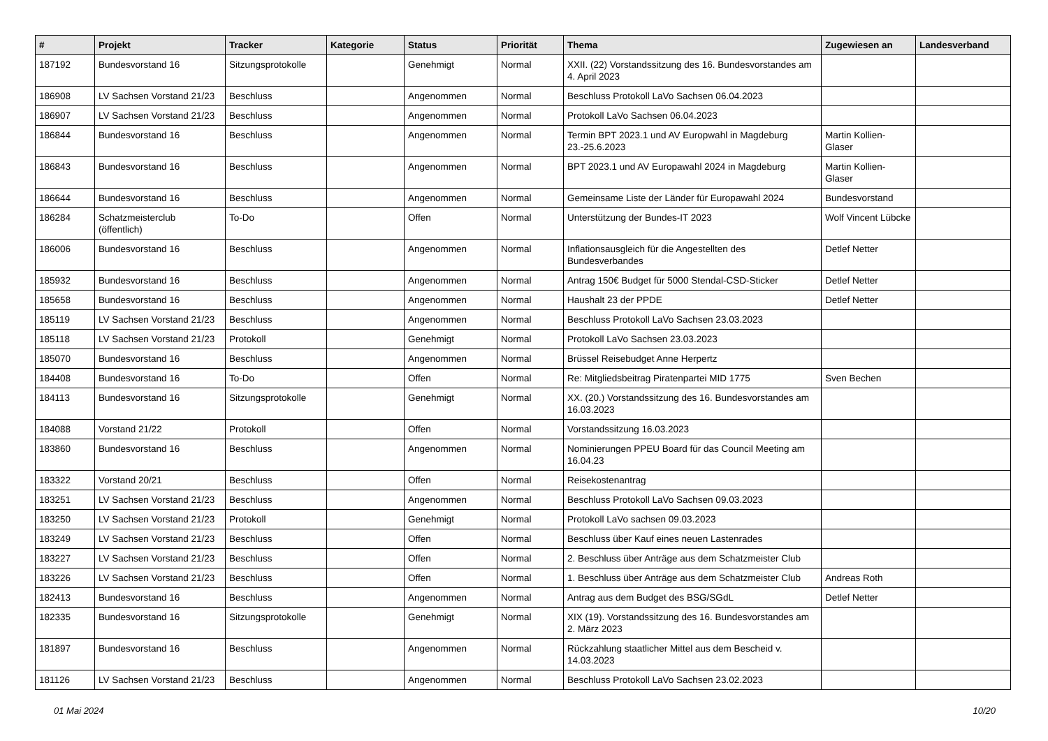| # | Projekt | Tracker | Kategorie | Status | Priorität | Thema | Zugewiesen an | Landesverband |
| --- | --- | --- | --- | --- | --- | --- | --- | --- |
| 187192 | Bundesvorstand 16 | Sitzungsprotokolle | | Genehmigt | Normal | XXII. (22) Vorstandssitzung des 16. Bundesvorstandes am 4. April 2023 | | |
| 186908 | LV Sachsen Vorstand 21/23 | Beschluss | | Angenommen | Normal | Beschluss Protokoll LaVo Sachsen 06.04.2023 | | |
| 186907 | LV Sachsen Vorstand 21/23 | Beschluss | | Angenommen | Normal | Protokoll LaVo Sachsen 06.04.2023 | | |
| 186844 | Bundesvorstand 16 | Beschluss | | Angenommen | Normal | Termin BPT 2023.1 und AV Europwahl in Magdeburg 23.-25.6.2023 | Martin Kollien-Glaser | |
| 186843 | Bundesvorstand 16 | Beschluss | | Angenommen | Normal | BPT 2023.1 und AV Europawahl 2024 in Magdeburg | Martin Kollien-Glaser | |
| 186644 | Bundesvorstand 16 | Beschluss | | Angenommen | Normal | Gemeinsame Liste der Länder für Europawahl 2024 | Bundesvorstand | |
| 186284 | Schatzmeisterclub (öffentlich) | To-Do | | Offen | Normal | Unterstützung der Bundes-IT 2023 | Wolf Vincent Lübcke | |
| 186006 | Bundesvorstand 16 | Beschluss | | Angenommen | Normal | Inflationsausgleich für die Angestellten des Bundesverbandes | Detlef Netter | |
| 185932 | Bundesvorstand 16 | Beschluss | | Angenommen | Normal | Antrag 150€ Budget für 5000 Stendal-CSD-Sticker | Detlef Netter | |
| 185658 | Bundesvorstand 16 | Beschluss | | Angenommen | Normal | Haushalt 23 der PPDE | Detlef Netter | |
| 185119 | LV Sachsen Vorstand 21/23 | Beschluss | | Angenommen | Normal | Beschluss Protokoll LaVo Sachsen 23.03.2023 | | |
| 185118 | LV Sachsen Vorstand 21/23 | Protokoll | | Genehmigt | Normal | Protokoll LaVo Sachsen 23.03.2023 | | |
| 185070 | Bundesvorstand 16 | Beschluss | | Angenommen | Normal | Brüssel Reisebudget Anne Herpertz | | |
| 184408 | Bundesvorstand 16 | To-Do | | Offen | Normal | Re: Mitgliedsbeitrag Piratenpartei MID 1775 | Sven Bechen | |
| 184113 | Bundesvorstand 16 | Sitzungsprotokolle | | Genehmigt | Normal | XX. (20.) Vorstandssitzung des 16. Bundesvorstandes am 16.03.2023 | | |
| 184088 | Vorstand 21/22 | Protokoll | | Offen | Normal | Vorstandssitzung 16.03.2023 | | |
| 183860 | Bundesvorstand 16 | Beschluss | | Angenommen | Normal | Nominierungen PPEU Board für das Council Meeting am 16.04.23 | | |
| 183322 | Vorstand 20/21 | Beschluss | | Offen | Normal | Reisekostenantrag | | |
| 183251 | LV Sachsen Vorstand 21/23 | Beschluss | | Angenommen | Normal | Beschluss Protokoll LaVo Sachsen 09.03.2023 | | |
| 183250 | LV Sachsen Vorstand 21/23 | Protokoll | | Genehmigt | Normal | Protokoll LaVo sachsen 09.03.2023 | | |
| 183249 | LV Sachsen Vorstand 21/23 | Beschluss | | Offen | Normal | Beschluss über Kauf eines neuen Lastenrades | | |
| 183227 | LV Sachsen Vorstand 21/23 | Beschluss | | Offen | Normal | 2. Beschluss über Anträge aus dem Schatzmeister Club | | |
| 183226 | LV Sachsen Vorstand 21/23 | Beschluss | | Offen | Normal | 1. Beschluss über Anträge aus dem Schatzmeister Club | Andreas Roth | |
| 182413 | Bundesvorstand 16 | Beschluss | | Angenommen | Normal | Antrag aus dem Budget des BSG/SGdL | Detlef Netter | |
| 182335 | Bundesvorstand 16 | Sitzungsprotokolle | | Genehmigt | Normal | XIX (19). Vorstandssitzung des 16. Bundesvorstandes am 2. März 2023 | | |
| 181897 | Bundesvorstand 16 | Beschluss | | Angenommen | Normal | Rückzahlung staatlicher Mittel aus dem Bescheid v. 14.03.2023 | | |
| 181126 | LV Sachsen Vorstand 21/23 | Beschluss | | Angenommen | Normal | Beschluss Protokoll LaVo Sachsen 23.02.2023 | | |
01 Mai 2024 10/20